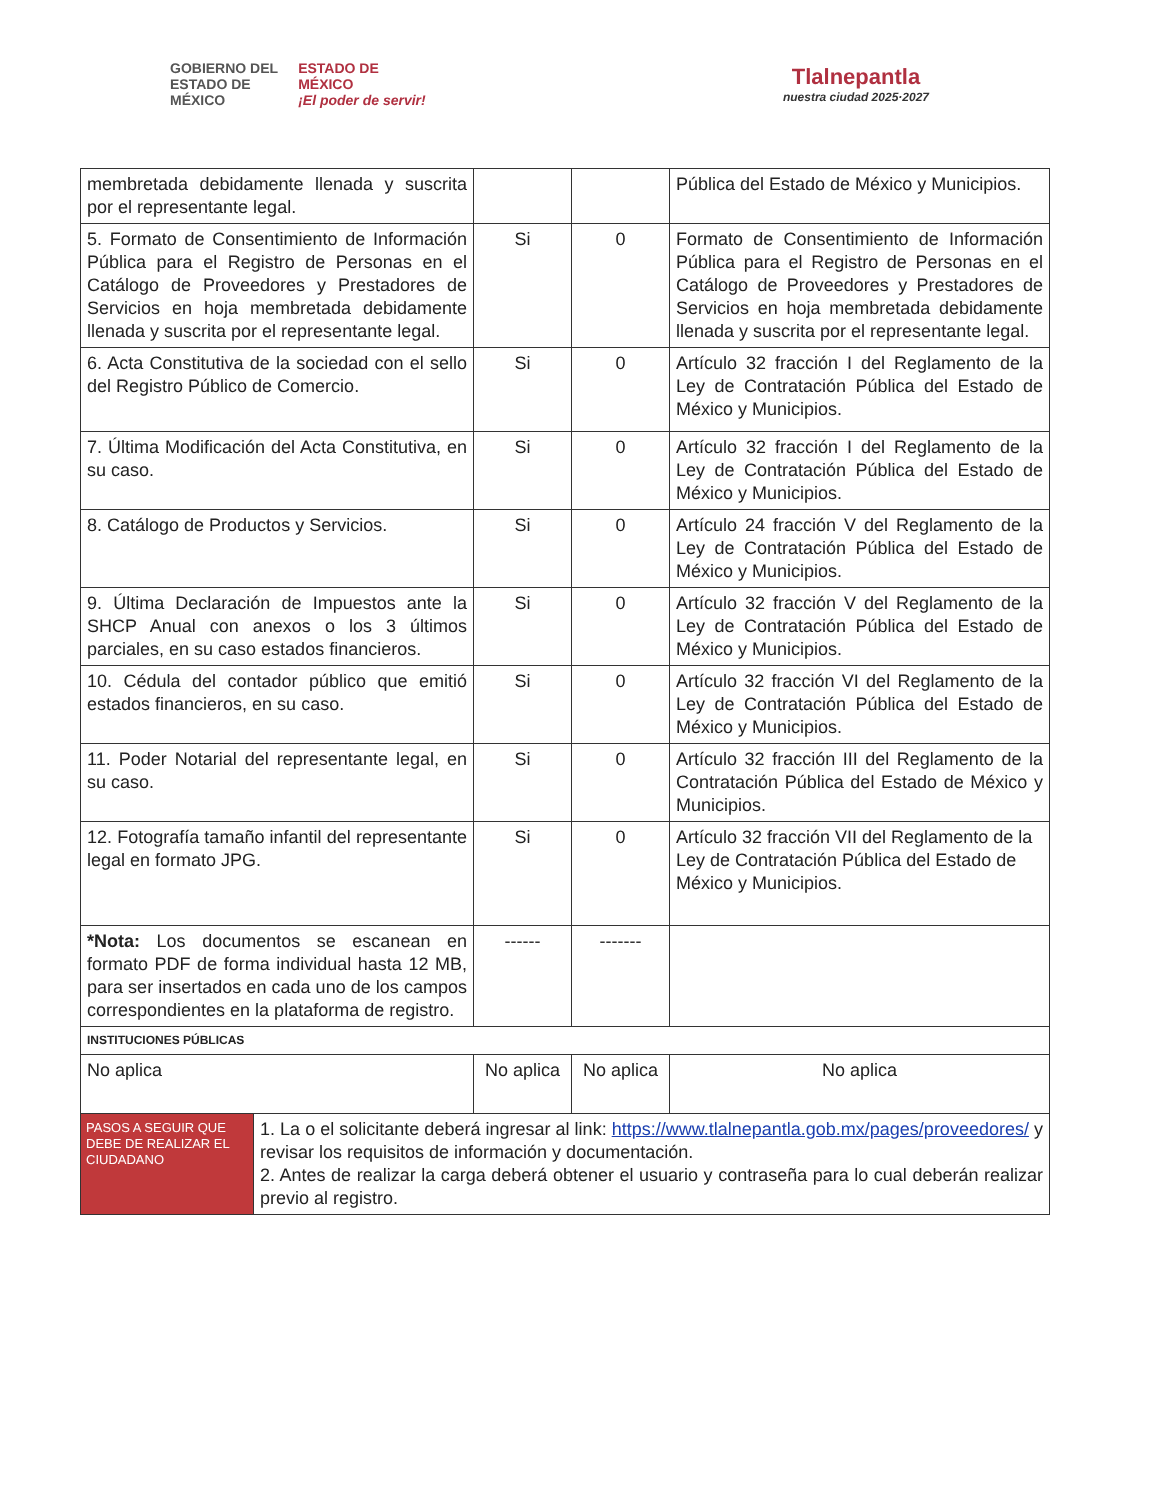GOBIERNO DEL
ESTADO DE
MÉXICO ESTADO DE
MÉXICO
¡El poder de servir!
Tlalnepantla
nuestra ciudad 2025·2027
| membretada debidamente llenada y suscrita por el representante legal. | | | Pública del Estado de México y Municipios. |
| 5. Formato de Consentimiento de Información Pública para el Registro de Personas en el Catálogo de Proveedores y Prestadores de Servicios en hoja membretada debidamente llenada y suscrita por el representante legal. | Si | 0 | Formato de Consentimiento de Información Pública para el Registro de Personas en el Catálogo de Proveedores y Prestadores de Servicios en hoja membretada debidamente llenada y suscrita por el representante legal. |
| 6. Acta Constitutiva de la sociedad con el sello del Registro Público de Comercio. | Si | 0 | Artículo 32 fracción I del Reglamento de la Ley de Contratación Pública del Estado de México y Municipios. |
| 7. Última Modificación del Acta Constitutiva, en su caso. | Si | 0 | Artículo 32 fracción I del Reglamento de la Ley de Contratación Pública del Estado de México y Municipios. |
| 8. Catálogo de Productos y Servicios. | Si | 0 | Artículo 24 fracción V del Reglamento de la Ley de Contratación Pública del Estado de México y Municipios. |
| 9. Última Declaración de Impuestos ante la SHCP Anual con anexos o los 3 últimos parciales, en su caso estados financieros. | Si | 0 | Artículo 32 fracción V del Reglamento de la Ley de Contratación Pública del Estado de México y Municipios. |
| 10. Cédula del contador público que emitió estados financieros, en su caso. | Si | 0 | Artículo 32 fracción VI del Reglamento de la Ley de Contratación Pública del Estado de México y Municipios. |
| 11. Poder Notarial del representante legal, en su caso. | Si | 0 | Artículo 32 fracción III del Reglamento de la Contratación Pública del Estado de México y Municipios. |
| 12. Fotografía tamaño infantil del representante legal en formato JPG. | Si | 0 | Artículo 32 fracción VII del Reglamento de la Ley de Contratación Pública del Estado de México y Municipios. |
| *Nota: Los documentos se escanean en formato PDF de forma individual hasta 12 MB, para ser insertados en cada uno de los campos correspondientes en la plataforma de registro. | ------ | ------- | |
| INSTITUCIONES PÚBLICAS | | | |
| No aplica | No aplica | No aplica | No aplica |
| PASOS A SEGUIR QUE DEBE DE REALIZAR EL CIUDADANO 1. La o el solicitante deberá ingresar al link: https://www.tlalnepantla.gob.mx/pages/proveedores/ y revisar los requisitos de información y documentación. 2. Antes de realizar la carga deberá obtener el usuario y contraseña para lo cual deberán realizar previo al registro. | | | |